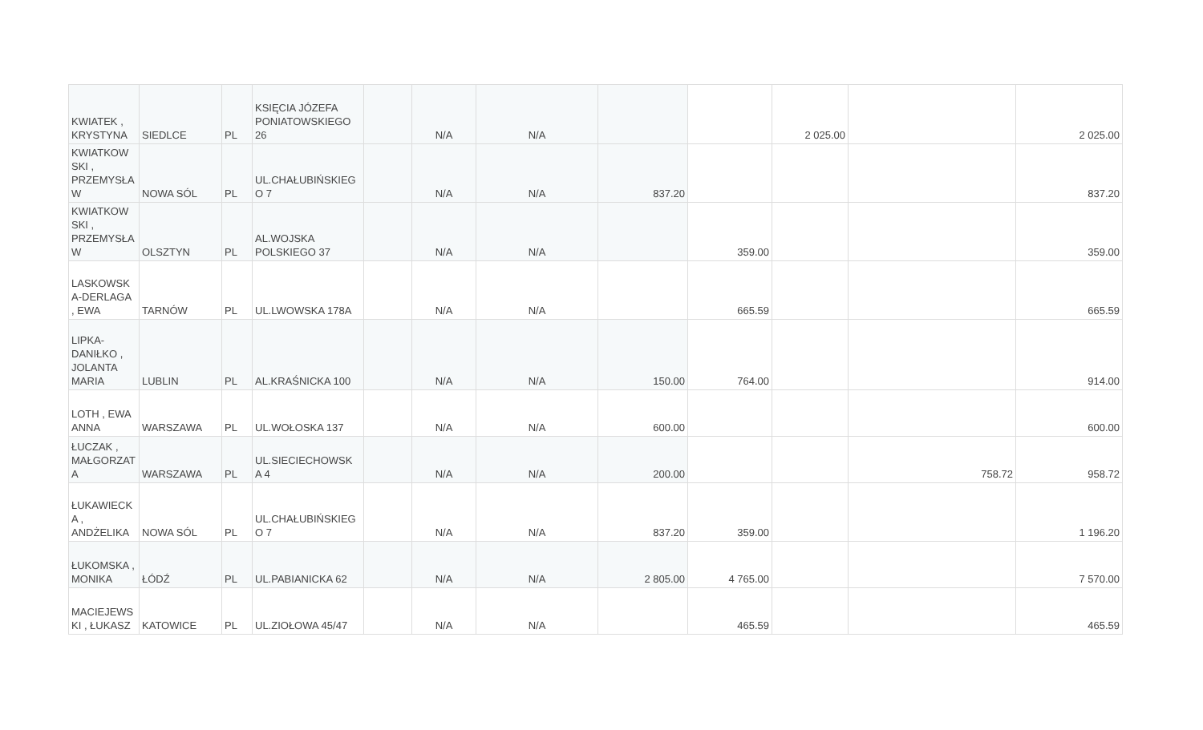| KWIATEK , KRYSTYNA | SIEDLCE | PL | KSIĘCIA JÓZEFA PONIATOWSKIEGO 26 | | N/A | N/A | | | 2 025.00 | | 2 025.00 |
| KWIATKOW SKI , PRZEMYSŁA W | NOWA SÓL | PL | UL.CHAŁUBIŃSKIEG O 7 | | N/A | N/A | 837.20 | | | | 837.20 |
| KWIATKOW SKI , PRZEMYSŁA W | OLSZTYN | PL | AL.WOJSKA POLSKIEGO 37 | | N/A | N/A | | 359.00 | | | 359.00 |
| LASKOWSK A-DERLAGA , EWA | TARNÓW | PL | UL.LWOWSKA 178A | | N/A | N/A | | 665.59 | | | 665.59 |
| LIPKA-DANIŁKO , JOLANTA MARIA | LUBLIN | PL | AL.KRAŚNICKA 100 | | N/A | N/A | 150.00 | 764.00 | | | 914.00 |
| LOTH , EWA ANNA | WARSZAWA | PL | UL.WOŁOSKA 137 | | N/A | N/A | 600.00 | | | | 600.00 |
| ŁUCZAK , MAŁGORZAT A | WARSZAWA | PL | UL.SIECIECHOWSK A 4 | | N/A | N/A | 200.00 | | | 758.72 | 958.72 |
| ŁUKAWIECK A , ANDŻELIKA | NOWA SÓL | PL | UL.CHAŁUBIŃSKIEG O 7 | | N/A | N/A | 837.20 | 359.00 | | | 1 196.20 |
| ŁUKOMSKA , MONIKA | ŁÓDŹ | PL | UL.PABIANICKA 62 | | N/A | N/A | 2 805.00 | 4 765.00 | | | 7 570.00 |
| MACIEJEWS KI , ŁUKASZ | KATOWICE | PL | UL.ZIOŁOWA 45/47 | | N/A | N/A | | 465.59 | | | 465.59 |